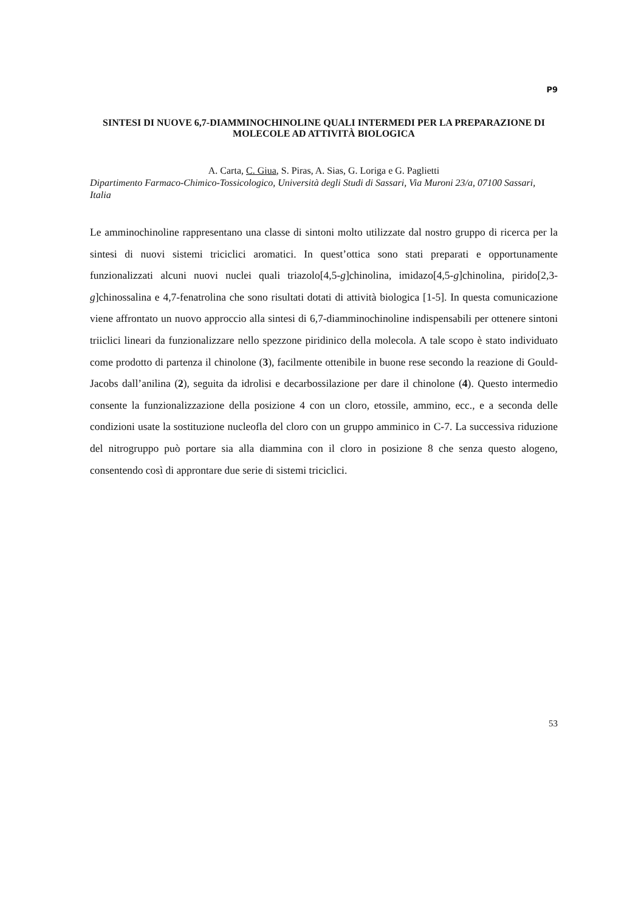P9
SINTESI DI NUOVE 6,7-DIAMMINOCHINOLINE QUALI INTERMEDI PER LA PREPARAZIONE DI MOLECOLE AD ATTIVITÀ BIOLOGICA
A. Carta, C. Giua, S. Piras, A. Sias, G. Loriga e G. Paglietti
Dipartimento Farmaco-Chimico-Tossicologico, Università degli Studi di Sassari, Via Muroni 23/a, 07100 Sassari, Italia
Le amminochinoline rappresentano una classe di sintoni molto utilizzate dal nostro gruppo di ricerca per la sintesi di nuovi sistemi triciclici aromatici. In quest’ottica sono stati preparati e opportunamente funzionalizzati alcuni nuovi nuclei quali triazolo[4,5-g]chinolina, imidazo[4,5-g]chinolina, pirido[2,3-g]chinossalina e 4,7-fenatrolina che sono risultati dotati di attività biologica [1-5]. In questa comunicazione viene affrontato un nuovo approccio alla sintesi di 6,7-diamminochinoline indispensabili per ottenere sintoni triiclici lineari da funzionalizzare nello spezzone piridinico della molecola. A tale scopo è stato individuato come prodotto di partenza il chinolone (3), facilmente ottenibile in buone rese secondo la reazione di Gould-Jacobs dall’anilina (2), seguita da idrolisi e decarbossilazione per dare il chinolone (4). Questo intermedio consente la funzionalizzazione della posizione 4 con un cloro, etossile, ammino, ecc., e a seconda delle condizioni usate la sostituzione nucleofla del cloro con un gruppo amminico in C-7. La successiva riduzione del nitrogruppo può portare sia alla diammina con il cloro in posizione 8 che senza questo alogeno, consentendo così di approntare due serie di sistemi triciclici.
53